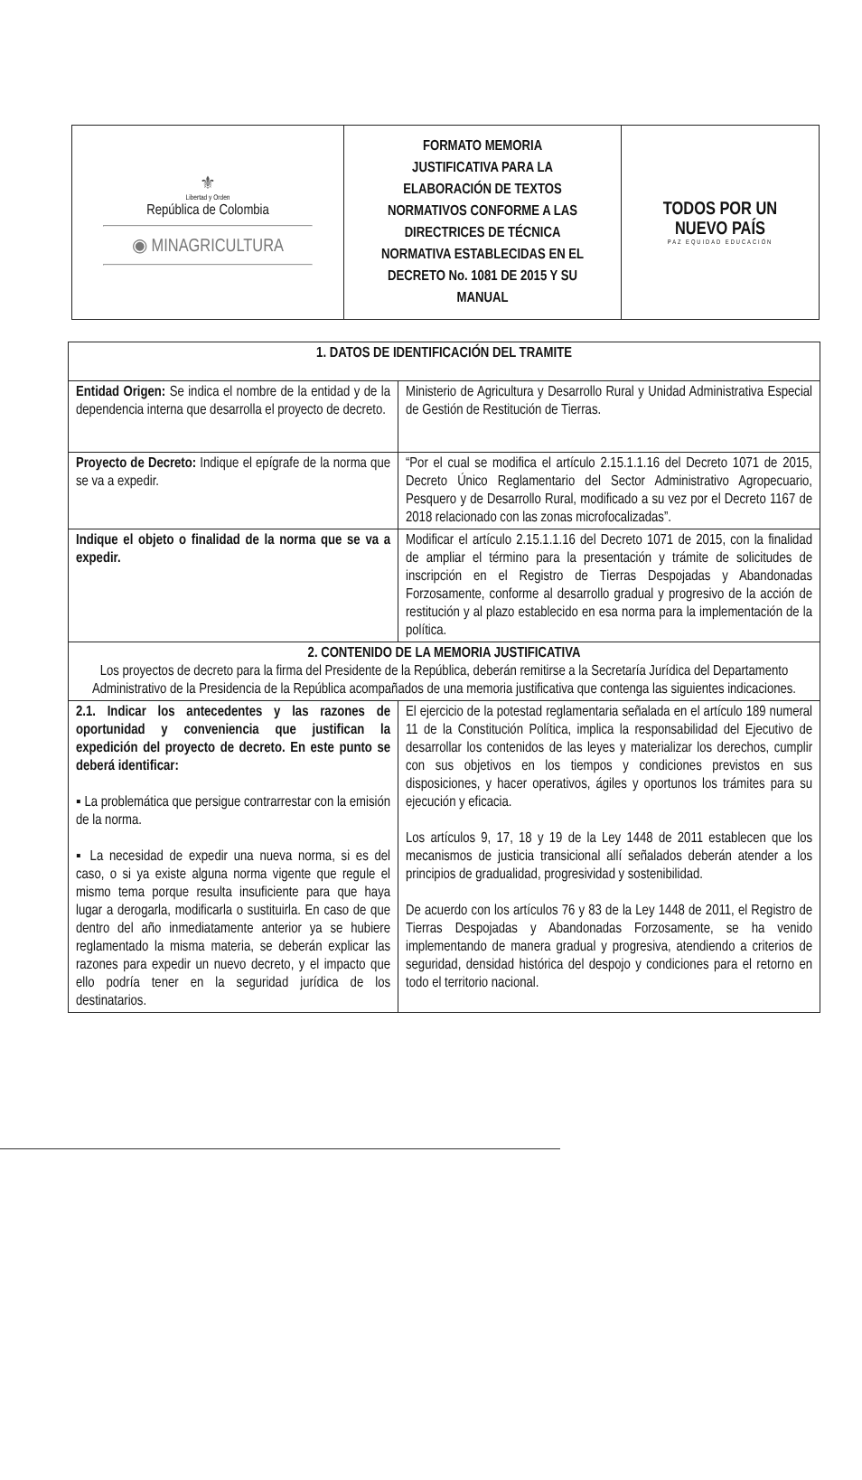| ⚜ Libertad y Orden República de Colombia ◉ MINAGRICULTURA | FORMATO MEMORIA JUSTIFICATIVA PARA LA ELABORACIÓN DE TEXTOS NORMATIVOS CONFORME A LAS DIRECTRICES DE TÉCNICA NORMATIVA ESTABLECIDAS EN EL DECRETO No. 1081 DE 2015 Y SU MANUAL | TODOS POR UN NUEVO PAÍS PAZ EQUIDAD EDUCACIÓN |
| 1. DATOS DE IDENTIFICACIÓN DEL TRAMITE | |
| --- | --- |
| Entidad Origen: Se indica el nombre de la entidad y de la dependencia interna que desarrolla el proyecto de decreto. | Ministerio de Agricultura y Desarrollo Rural y Unidad Administrativa Especial de Gestión de Restitución de Tierras. |
| Proyecto de Decreto: Indique el epígrafe de la norma que se va a expedir. | “Por el cual se modifica el artículo 2.15.1.1.16 del Decreto 1071 de 2015, Decreto Único Reglamentario del Sector Administrativo Agropecuario, Pesquero y de Desarrollo Rural, modificado a su vez por el Decreto 1167 de 2018 relacionado con las zonas microfocalizadas”. |
| Indique el objeto o finalidad de la norma que se va a expedir. | Modificar el artículo 2.15.1.1.16 del Decreto 1071 de 2015, con la finalidad de ampliar el término para la presentación y trámite de solicitudes de inscripción en el Registro de Tierras Despojadas y Abandonadas Forzosamente, conforme al desarrollo gradual y progresivo de la acción de restitución y al plazo establecido en esa norma para la implementación de la política. |
| 2. CONTENIDO DE LA MEMORIA JUSTIFICATIVA Los proyectos de decreto para la firma del Presidente de la República, deberán remitirse a la Secretaría Jurídica del Departamento Administrativo de la Presidencia de la República acompañados de una memoria justificativa que contenga las siguientes indicaciones. | |
| 2.1. Indicar los antecedentes y las razones de oportunidad y conveniencia que justifican la expedición del proyecto de decreto. En este punto se deberá identificar: ▪ La problemática que persigue contrarrestar con la emisión de la norma. ▪ La necesidad de expedir una nueva norma, si es del caso, o si ya existe alguna norma vigente que regule el mismo tema porque resulta insuficiente para que haya lugar a derogarla, modificarla o sustituirla. En caso de que dentro del año inmediatamente anterior ya se hubiere reglamentado la misma materia, se deberán explicar las razones para expedir un nuevo decreto, y el impacto que ello podría tener en la seguridad jurídica de los destinatarios. | El ejercicio de la potestad reglamentaria señalada en el artículo 189 numeral 11 de la Constitución Política, implica la responsabilidad del Ejecutivo de desarrollar los contenidos de las leyes y materializar los derechos, cumplir con sus objetivos en los tiempos y condiciones previstos en sus disposiciones, y hacer operativos, ágiles y oportunos los trámites para su ejecución y eficacia. Los artículos 9, 17, 18 y 19 de la Ley 1448 de 2011 establecen que los mecanismos de justicia transicional allí señalados deberán atender a los principios de gradualidad, progresividad y sostenibilidad. De acuerdo con los artículos 76 y 83 de la Ley 1448 de 2011, el Registro de Tierras Despojadas y Abandonadas Forzosamente, se ha venido implementando de manera gradual y progresiva, atendiendo a criterios de seguridad, densidad histórica del despojo y condiciones para el retorno en todo el territorio nacional. |